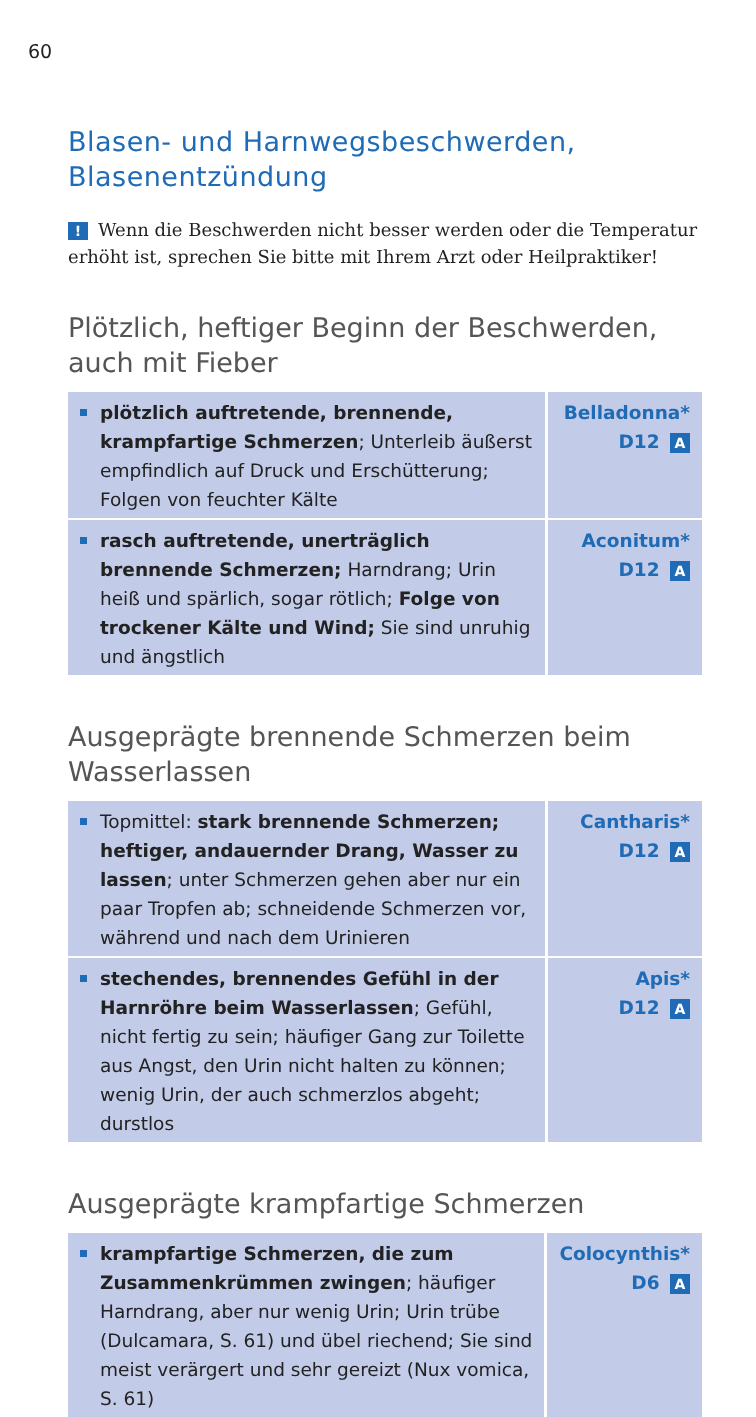60
Blasen- und Harnwegsbeschwerden, Blasenentzündung
! Wenn die Beschwerden nicht besser werden oder die Temperatur erhöht ist, sprechen Sie bitte mit Ihrem Arzt oder Heilpraktiker!
Plötzlich, heftiger Beginn der Beschwerden, auch mit Fieber
| plötzlich auftretende, brennende, krampfartige Schmerzen ; Unterleib äußerst empfindlich auf Druck und Erschütterung; Folgen von feuchter Kälte | Belladonna* D12 A |
| rasch auftretende, unerträglich brennende Schmerzen; Harndrang; Urin heiß und spärlich, sogar rötlich; Folge von trockener Kälte und Wind; Sie sind unruhig und ängstlich | Aconitum* D12 A |
Ausgeprägte brennende Schmerzen beim Wasserlassen
| Topmittel: stark brennende Schmerzen; heftiger, andauernder Drang, Wasser zu lassen ; unter Schmerzen gehen aber nur ein paar Tropfen ab; schneidende Schmerzen vor, während und nach dem Urinieren | Cantharis* D12 A |
| stechendes, brennendes Gefühl in der Harnröhre beim Wasserlassen ; Gefühl, nicht fertig zu sein; häufiger Gang zur Toilette aus Angst, den Urin nicht halten zu können; wenig Urin, der auch schmerzlos abgeht; durstlos | Apis* D12 A |
Ausgeprägte krampfartige Schmerzen
| krampfartige Schmerzen, die zum Zusammenkrümmen zwingen ; häufiger Harndrang, aber nur wenig Urin; Urin trübe (Dulcamara, S. 61) und übel riechend; Sie sind meist verärgert und sehr gereizt (Nux vomica, S. 61) | Colocynthis* D6 A |